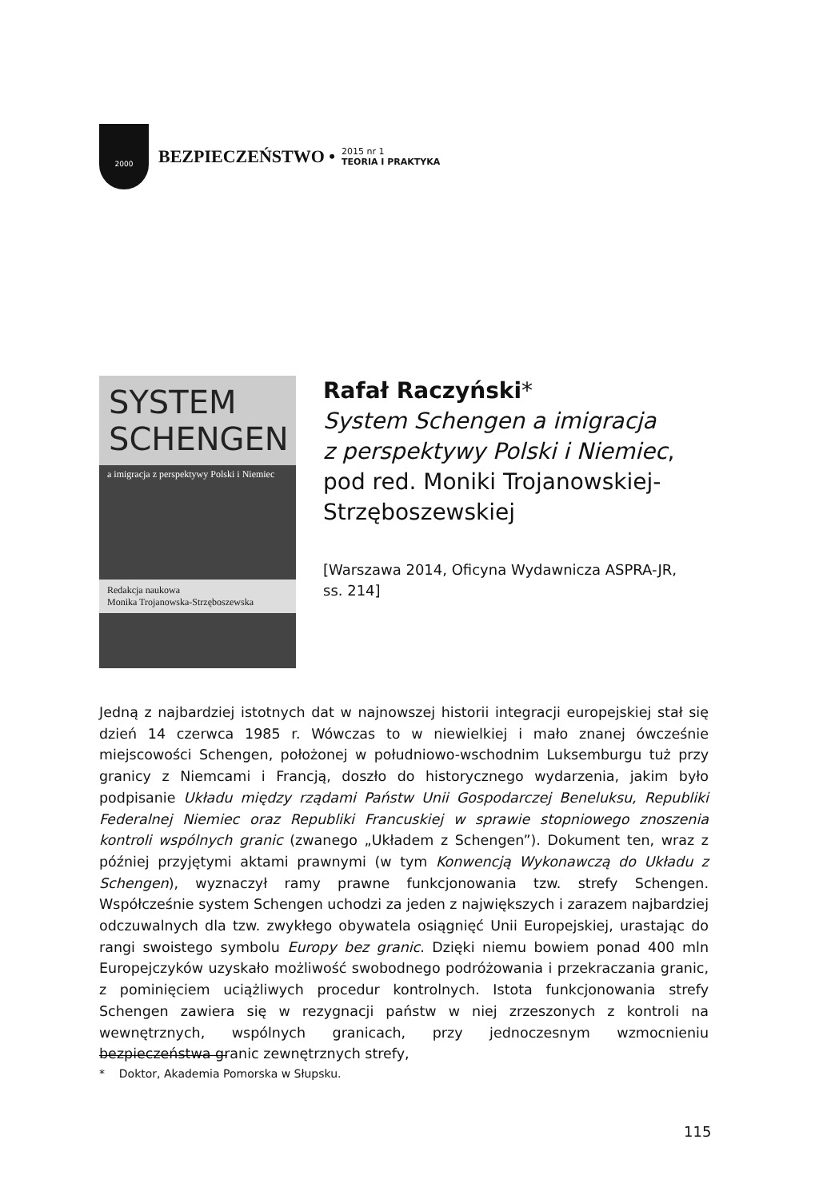2000
BEZPIECZEŃSTWO •
2015 nr 1
TEORIA I PRAKTYKA
SYSTEM
SCHENGEN
a imigracja z perspektywy Polski i Niemiec
Redakcja naukowa
Monika Trojanowska-Strzęboszewska
Rafał Raczyński*
System Schengen a imigracja
z perspektywy Polski i Niemiec,
pod red. Moniki Trojanowskiej-
Strzęboszewskiej
[Warszawa 2014, Oficyna Wydawnicza ASPRA-JR,
ss. 214]
Jedną z najbardziej istotnych dat w najnowszej historii integracji europejskiej stał się dzień 14 czerwca 1985 r. Wówczas to w niewielkiej i mało znanej ówcześnie miejscowości Schengen, położonej w południowo-wschodnim Luksemburgu tuż przy granicy z Niemcami i Francją, doszło do historycznego wydarzenia, jakim było podpisanie Układu między rządami Państw Unii Gospodarczej Beneluksu, Republiki Federalnej Niemiec oraz Republiki Francuskiej w sprawie stopniowego znoszenia kontroli wspólnych granic (zwanego „Układem z Schengen”). Dokument ten, wraz z później przyjętymi aktami prawnymi (w tym Konwencją Wykonawczą do Układu z Schengen), wyznaczył ramy prawne funkcjonowania tzw. strefy Schengen. Współcześnie system Schengen uchodzi za jeden z największych i zarazem najbardziej odczuwalnych dla tzw. zwykłego obywatela osiągnięć Unii Europejskiej, urastając do rangi swoistego symbolu Europy bez granic. Dzięki niemu bowiem ponad 400 mln Europejczyków uzyskało możliwość swobodnego podróżowania i przekraczania granic, z pominięciem uciążliwych procedur kontrolnych. Istota funkcjonowania strefy Schengen zawiera się w rezygnacji państw w niej zrzeszonych z kontroli na wewnętrznych, wspólnych granicach, przy jednoczesnym wzmocnieniu bezpieczeństwa granic zewnętrznych strefy,
* Doktor, Akademia Pomorska w Słupsku.
115